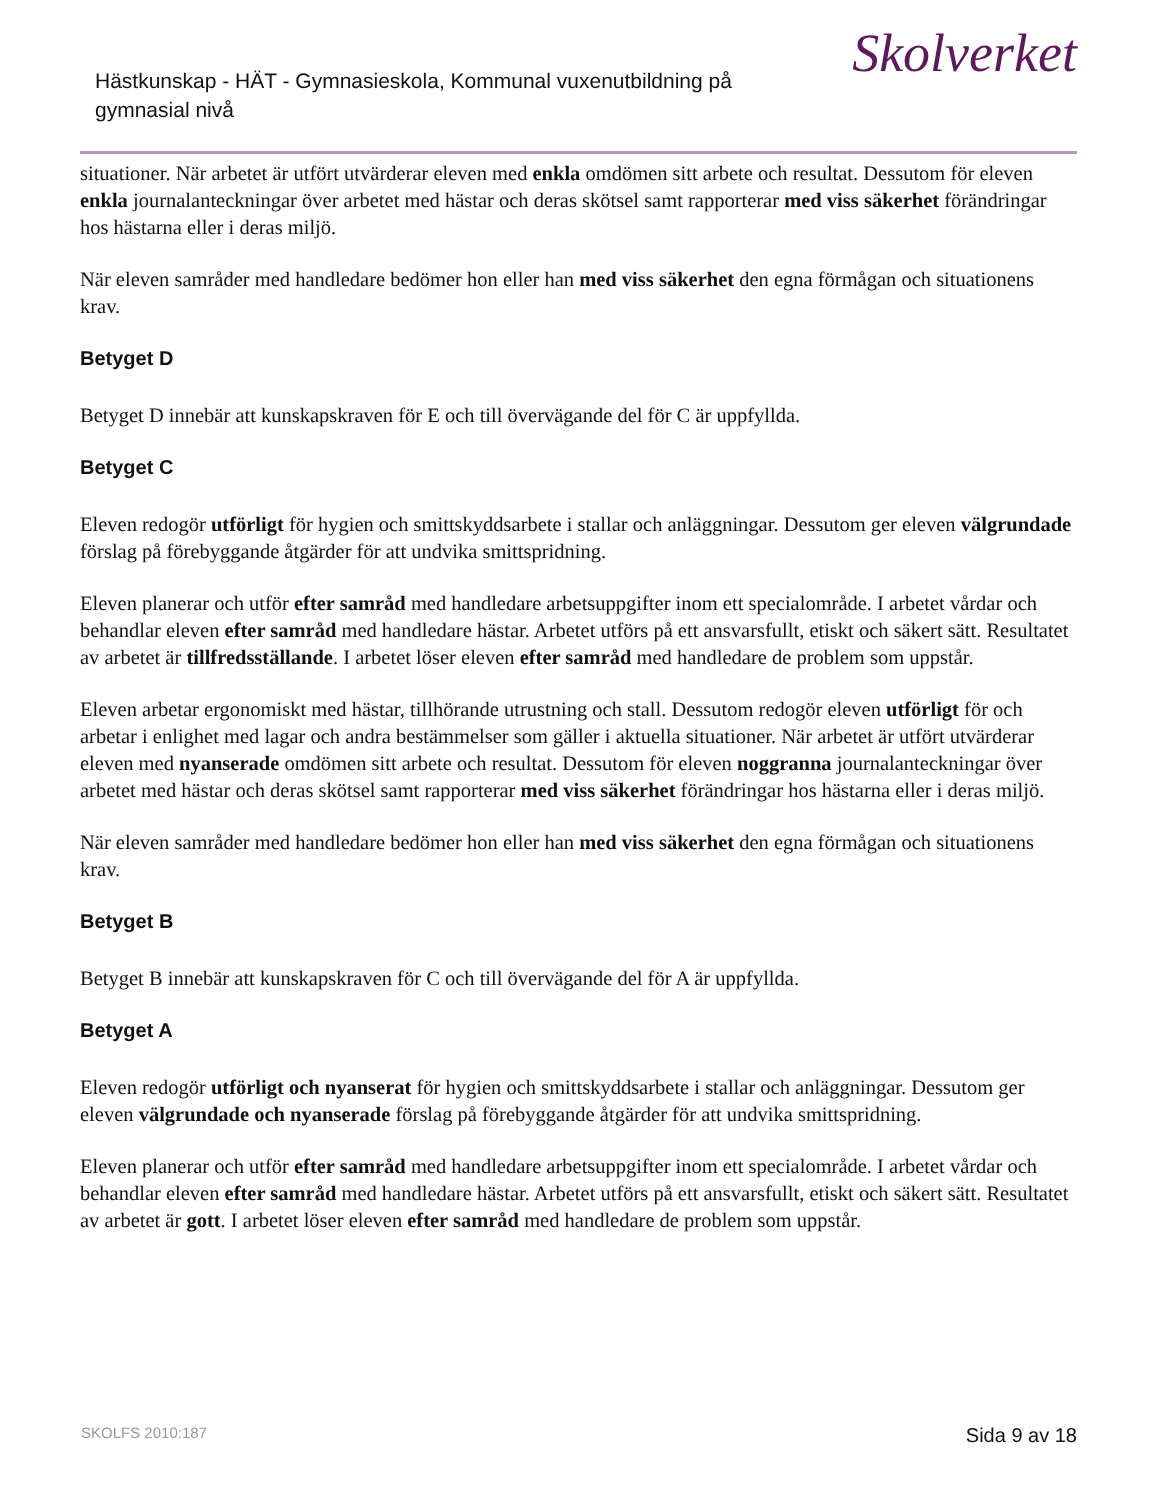Hästkunskap - HÄT - Gymnasieskola, Kommunal vuxenutbildning på gymnasial nivå
Skolverket
situationer. När arbetet är utfört utvärderar eleven med enkla omdömen sitt arbete och resultat. Dessutom för eleven enkla journalanteckningar över arbetet med hästar och deras skötsel samt rapporterar med viss säkerhet förändringar hos hästarna eller i deras miljö.
När eleven samråder med handledare bedömer hon eller han med viss säkerhet den egna förmågan och situationens krav.
Betyget D
Betyget D innebär att kunskapskraven för E och till övervägande del för C är uppfyllda.
Betyget C
Eleven redogör utförligt för hygien och smittskyddsarbete i stallar och anläggningar. Dessutom ger eleven välgrundade förslag på förebyggande åtgärder för att undvika smittspridning.
Eleven planerar och utför efter samråd med handledare arbetsuppgifter inom ett specialområde. I arbetet vårdar och behandlar eleven efter samråd med handledare hästar. Arbetet utförs på ett ansvarsfullt, etiskt och säkert sätt. Resultatet av arbetet är tillfredsställande. I arbetet löser eleven efter samråd med handledare de problem som uppstår.
Eleven arbetar ergonomiskt med hästar, tillhörande utrustning och stall. Dessutom redogör eleven utförligt för och arbetar i enlighet med lagar och andra bestämmelser som gäller i aktuella situationer. När arbetet är utfört utvärderar eleven med nyanserade omdömen sitt arbete och resultat. Dessutom för eleven noggranna journalanteckningar över arbetet med hästar och deras skötsel samt rapporterar med viss säkerhet förändringar hos hästarna eller i deras miljö.
När eleven samråder med handledare bedömer hon eller han med viss säkerhet den egna förmågan och situationens krav.
Betyget B
Betyget B innebär att kunskapskraven för C och till övervägande del för A är uppfyllda.
Betyget A
Eleven redogör utförligt och nyanserat för hygien och smittskyddsarbete i stallar och anläggningar. Dessutom ger eleven välgrundade och nyanserade förslag på förebyggande åtgärder för att undvika smittspridning.
Eleven planerar och utför efter samråd med handledare arbetsuppgifter inom ett specialområde. I arbetet vårdar och behandlar eleven efter samråd med handledare hästar. Arbetet utförs på ett ansvarsfullt, etiskt och säkert sätt. Resultatet av arbetet är gott. I arbetet löser eleven efter samråd med handledare de problem som uppstår.
SKOLFS 2010:187 Sida 9 av 18